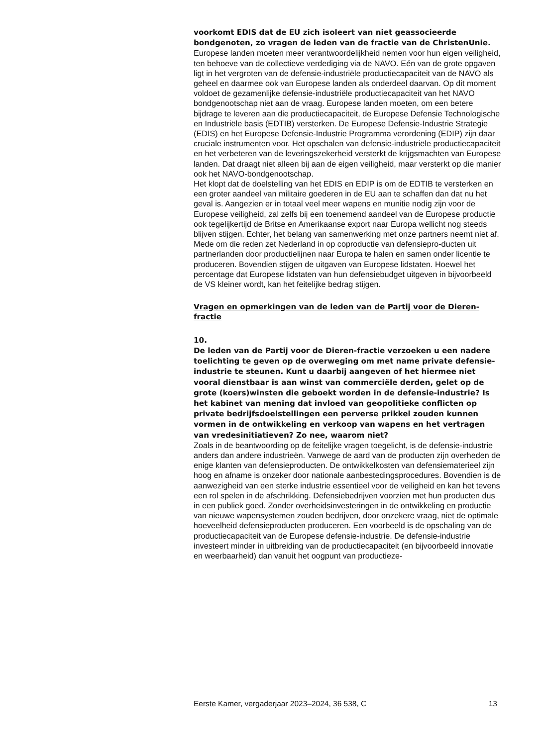voorkomt EDIS dat de EU zich isoleert van niet geassocieerde bondgenoten, zo vragen de leden van de fractie van de ChristenUnie.
Europese landen moeten meer verantwoordelijkheid nemen voor hun eigen veiligheid, ten behoeve van de collectieve verdediging via de NAVO. Eén van de grote opgaven ligt in het vergroten van de defensie-industriële productiecapaciteit van de NAVO als geheel en daarmee ook van Europese landen als onderdeel daarvan. Op dit moment voldoet de gezamenlijke defensie-industriële productiecapaciteit van het NAVO bondgenootschap niet aan de vraag. Europese landen moeten, om een betere bijdrage te leveren aan die productiecapaciteit, de Europese Defensie Technologische en Industriële basis (EDTIB) versterken. De Europese Defensie-Industrie Strategie (EDIS) en het Europese Defensie-Industrie Programma verordening (EDIP) zijn daar cruciale instrumenten voor. Het opschalen van defensie-industriële productiecapaciteit en het verbeteren van de leveringszekerheid versterkt de krijgsmachten van Europese landen. Dat draagt niet alleen bij aan de eigen veiligheid, maar versterkt op die manier ook het NAVO-bondgenootschap.
Het klopt dat de doelstelling van het EDIS en EDIP is om de EDTIB te versterken en een groter aandeel van militaire goederen in de EU aan te schaffen dan dat nu het geval is. Aangezien er in totaal veel meer wapens en munitie nodig zijn voor de Europese veiligheid, zal zelfs bij een toenemend aandeel van de Europese productie ook tegelijkertijd de Britse en Amerikaanse export naar Europa wellicht nog steeds blijven stijgen. Echter, het belang van samenwerking met onze partners neemt niet af. Mede om die reden zet Nederland in op coproductie van defensiepro-ducten uit partnerlanden door productielijnen naar Europa te halen en samen onder licentie te produceren. Bovendien stijgen de uitgaven van Europese lidstaten. Hoewel het percentage dat Europese lidstaten van hun defensiebudget uitgeven in bijvoorbeeld de VS kleiner wordt, kan het feitelijke bedrag stijgen.
Vragen en opmerkingen van de leden van de Partij voor de Dieren-fractie
10.
De leden van de Partij voor de Dieren-fractie verzoeken u een nadere toelichting te geven op de overweging om met name private defensie-industrie te steunen. Kunt u daarbij aangeven of het hiermee niet vooral dienstbaar is aan winst van commerciële derden, gelet op de grote (koers)winsten die geboekt worden in de defensie-industrie? Is het kabinet van mening dat invloed van geopolitieke conflicten op private bedrijfsdoelstellingen een perverse prikkel zouden kunnen vormen in de ontwikkeling en verkoop van wapens en het vertragen van vredesinitiatieven? Zo nee, waarom niet?
Zoals in de beantwoording op de feitelijke vragen toegelicht, is de defensie-industrie anders dan andere industrieën. Vanwege de aard van de producten zijn overheden de enige klanten van defensieproducten. De ontwikkelkosten van defensiematerieel zijn hoog en afname is onzeker door nationale aanbestedingsprocedures. Bovendien is de aanwezigheid van een sterke industrie essentieel voor de veiligheid en kan het tevens een rol spelen in de afschrikking. Defensiebedrijven voorzien met hun producten dus in een publiek goed. Zonder overheidsinvesteringen in de ontwikkeling en productie van nieuwe wapensystemen zouden bedrijven, door onzekere vraag, niet de optimale hoeveelheid defensieproducten produceren. Een voorbeeld is de opschaling van de productiecapaciteit van de Europese defensie-industrie. De defensie-industrie investeert minder in uitbreiding van de productiecapaciteit (en bijvoorbeeld innovatie en weerbaarheid) dan vanuit het oogpunt van productieze-
Eerste Kamer, vergaderjaar 2023–2024, 36 538, C 13